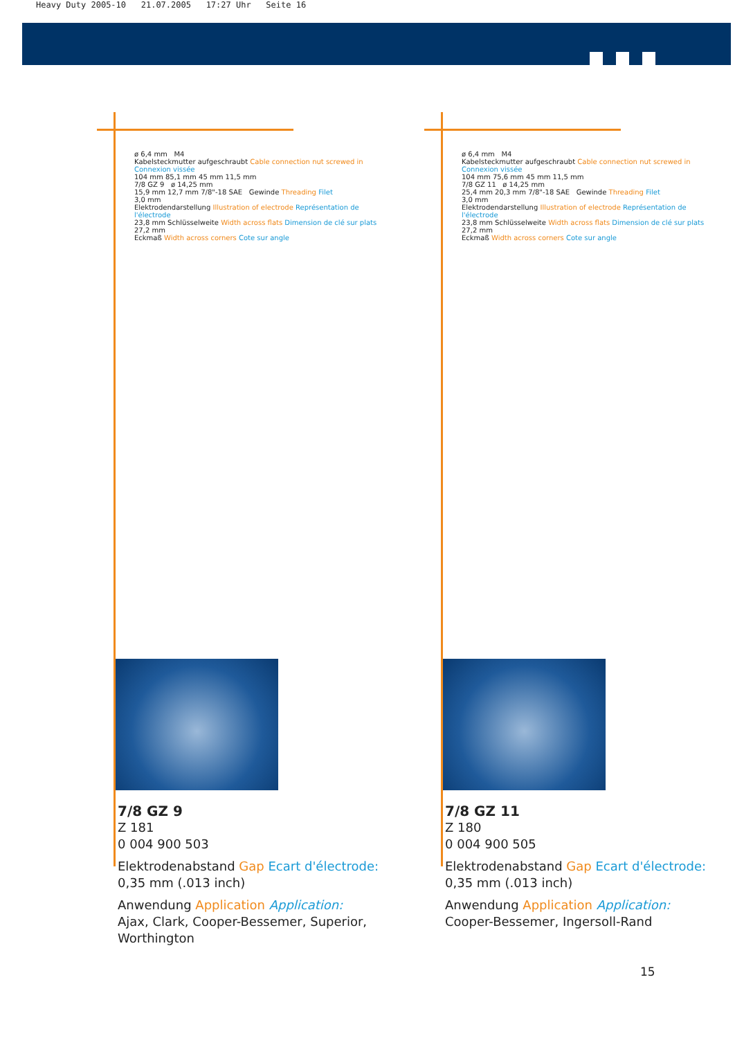Heavy Duty 2005-10 21.07.2005 17:27 Uhr Seite 16
ø 6,4 mm M4
Kabelsteckmutter aufgeschraubt Cable connection nut screwed in Connexion vissée
104 mm 85,1 mm 45 mm 11,5 mm
7/8 GZ 9 ø 14,25 mm
15,9 mm 12,7 mm 7/8"-18 SAE Gewinde Threading Filet
3,0 mm
Elektrodendarstellung Illustration of electrode Représentation de l'électrode
23,8 mm Schlüsselweite Width across flats Dimension de clé sur plats
27,2 mm
Eckmaß Width across corners Cote sur angle
7/8 GZ 9
Z 181
0 004 900 503
Elektrodenabstand Gap Ecart d'électrode:
0,35 mm (.013 inch)
Anwendung Application Application:
Ajax, Clark, Cooper-Bessemer, Superior, Worthington
ø 6,4 mm M4
Kabelsteckmutter aufgeschraubt Cable connection nut screwed in Connexion vissée
104 mm 75,6 mm 45 mm 11,5 mm
7/8 GZ 11 ø 14,25 mm
25,4 mm 20,3 mm 7/8"-18 SAE Gewinde Threading Filet
3,0 mm
Elektrodendarstellung Illustration of electrode Représentation de l'électrode
23,8 mm Schlüsselweite Width across flats Dimension de clé sur plats
27,2 mm
Eckmaß Width across corners Cote sur angle
7/8 GZ 11
Z 180
0 004 900 505
Elektrodenabstand Gap Ecart d'électrode:
0,35 mm (.013 inch)
Anwendung Application Application:
Cooper-Bessemer, Ingersoll-Rand
15